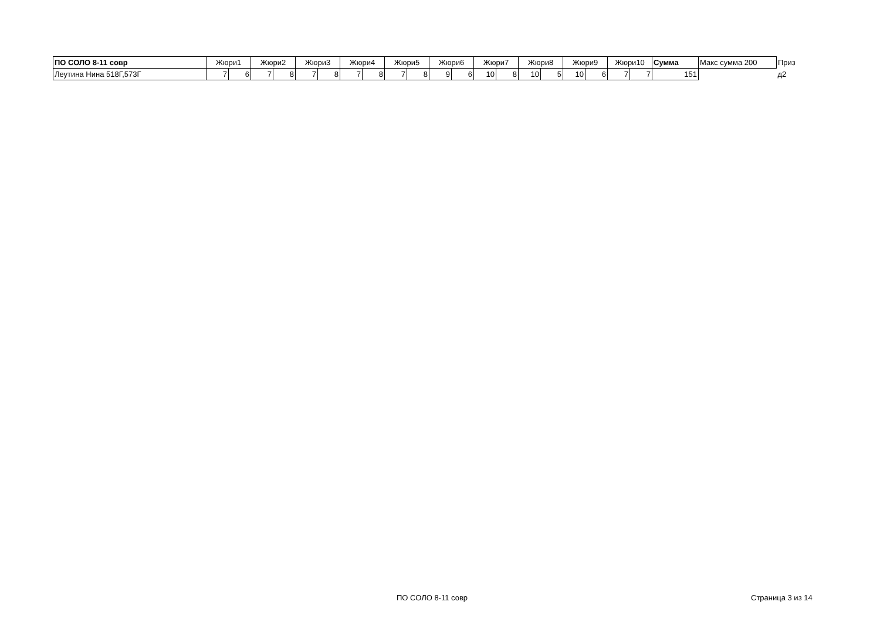| ПО СОЛО 8-11 совр | Жюри1 | | Жюри2 | | Жюри3 | | Жюри4 | | Жюри5 | | Жюри6 | | Жюри7 | | Жюри8 | | Жюри9 | | Жюри10 | | Сумма | Макс сумма 200 | Приз |
| Леутина Нина 518Г,573Г | 7 | 6 | 7 | 8 | 7 | 8 | 7 | 8 | 7 | 8 | 9 | 6 | 10 | 8 | 10 | 5 | 10 | 6 | 7 | 7 | 151 | | д2 |
ПО СОЛО 8-11 совр Страница 3 из 14